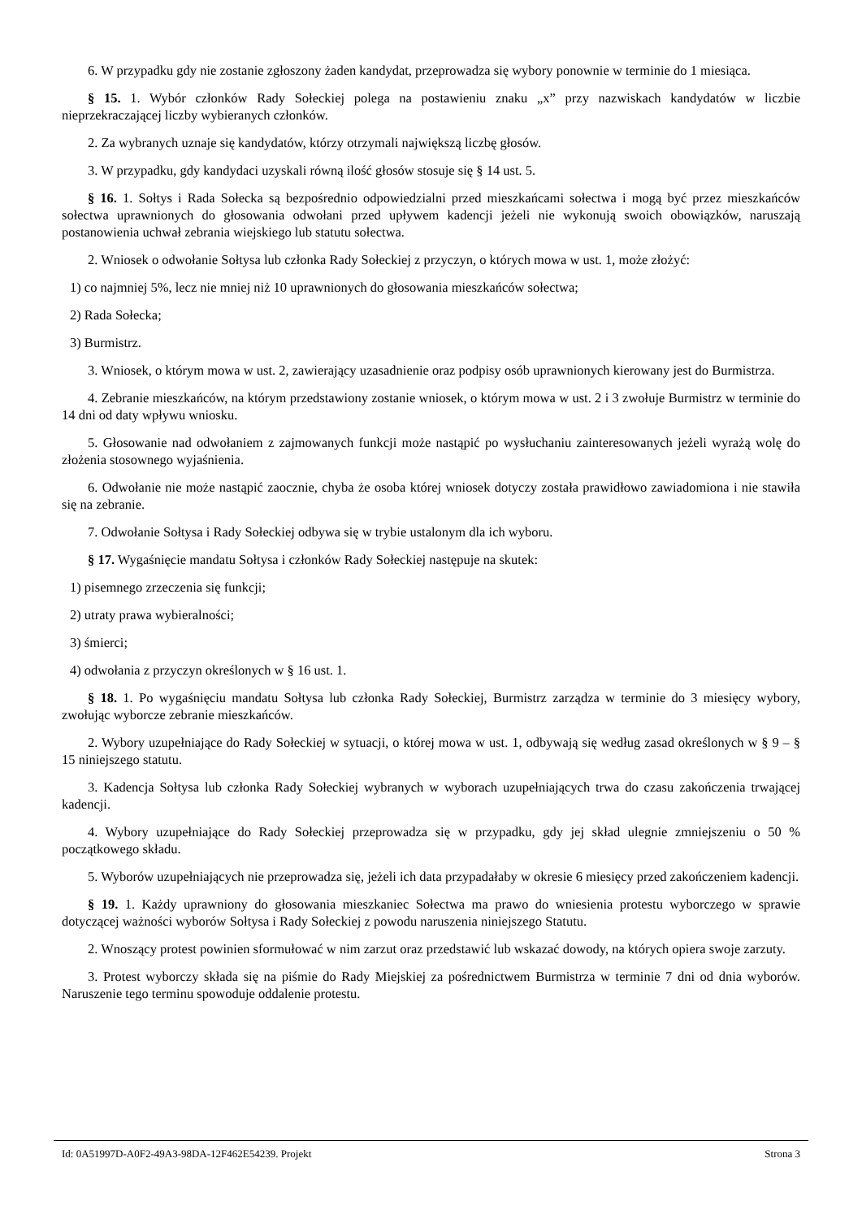6. W przypadku gdy nie zostanie zgłoszony żaden kandydat, przeprowadza się wybory ponownie w terminie do 1 miesiąca.
§ 15. 1. Wybór członków Rady Sołeckiej polega na postawieniu znaku „x” przy nazwiskach kandydatów w liczbie nieprzekraczającej liczby wybieranych członków.
2. Za wybranych uznaje się kandydatów, którzy otrzymali największą liczbę głosów.
3. W przypadku, gdy kandydaci uzyskali równą ilość głosów stosuje się § 14 ust. 5.
§ 16. 1. Sołtys i Rada Sołecka są bezpośrednio odpowiedzialni przed mieszkańcami sołectwa i mogą być przez mieszkańców sołectwa uprawnionych do głosowania odwołani przed upływem kadencji jeżeli nie wykonują swoich obowiązków, naruszają postanowienia uchwał zebrania wiejskiego lub statutu sołectwa.
2. Wniosek o odwołanie Sołtysa lub członka Rady Sołeckiej z przyczyn, o których mowa w ust. 1, może złożyć:
1) co najmniej 5%, lecz nie mniej niż 10 uprawnionych do głosowania mieszkańców sołectwa;
2) Rada Sołecka;
3) Burmistrz.
3. Wniosek, o którym mowa w ust. 2, zawierający uzasadnienie oraz podpisy osób uprawnionych kierowany jest do Burmistrza.
4. Zebranie mieszkańców, na którym przedstawiony zostanie wniosek, o którym mowa w ust. 2 i 3 zwołuje Burmistrz w terminie do 14 dni od daty wpływu wniosku.
5. Głosowanie nad odwołaniem z zajmowanych funkcji może nastąpić po wysłuchaniu zainteresowanych jeżeli wyrażą wolę do złożenia stosownego wyjaśnienia.
6. Odwołanie nie może nastąpić zaocznie, chyba że osoba której wniosek dotyczy została prawidłowo zawiadomiona i nie stawiła się na zebranie.
7. Odwołanie Sołtysa i Rady Sołeckiej odbywa się w trybie ustalonym dla ich wyboru.
§ 17. Wygaśnięcie mandatu Sołtysa i członków Rady Sołeckiej następuje na skutek:
1) pisemnego zrzeczenia się funkcji;
2) utraty prawa wybieralności;
3) śmierci;
4) odwołania z przyczyn określonych w § 16 ust. 1.
§ 18. 1. Po wygaśnięciu mandatu Sołtysa lub członka Rady Sołeckiej, Burmistrz zarządza w terminie do 3 miesięcy wybory, zwołując wyborcze zebranie mieszkańców.
2. Wybory uzupełniające do Rady Sołeckiej w sytuacji, o której mowa w ust. 1, odbywają się według zasad określonych w § 9 – § 15 niniejszego statutu.
3. Kadencja Sołtysa lub członka Rady Sołeckiej wybranych w wyborach uzupełniających trwa do czasu zakończenia trwającej kadencji.
4. Wybory uzupełniające do Rady Sołeckiej przeprowadza się w przypadku, gdy jej skład ulegnie zmniejszeniu o 50 % początkowego składu.
5. Wyborów uzupełniających nie przeprowadza się, jeżeli ich data przypadałaby w okresie 6 miesięcy przed zakończeniem kadencji.
§ 19. 1. Każdy uprawniony do głosowania mieszkaniec Sołectwa ma prawo do wniesienia protestu wyborczego w sprawie dotyczącej ważności wyborów Sołtysa i Rady Sołeckiej z powodu naruszenia niniejszego Statutu.
2. Wnoszący protest powinien sformułować w nim zarzut oraz przedstawić lub wskazać dowody, na których opiera swoje zarzuty.
3. Protest wyborczy składa się na piśmie do Rady Miejskiej za pośrednictwem Burmistrza w terminie 7 dni od dnia wyborów. Naruszenie tego terminu spowoduje oddalenie protestu.
Id: 0A51997D-A0F2-49A3-98DA-12F462E54239. Projekt Strona 3